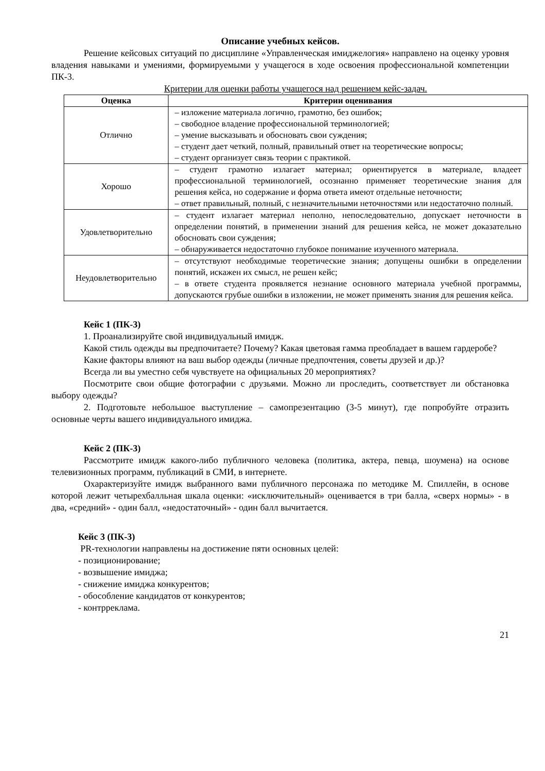Описание учебных кейсов.
Решение кейсовых ситуаций по дисциплине «Управленческая имиджелогия» направлено на оценку уровня владения навыками и умениями, формируемыми у учащегося в ходе освоения профессиональной компетенции ПК-3.
Критерии для оценки работы учащегося над решением кейс-задач.
| Оценка | Критерии оценивания |
| --- | --- |
| Отлично | – изложение материала логично, грамотно, без ошибок; – свободное владение профессиональной терминологией; – умение высказывать и обосновать свои суждения; – студент дает четкий, полный, правильный ответ на теоретические вопросы; – студент организует связь теории с практикой. |
| Хорошо | – студент грамотно излагает материал; ориентируется в материале, владеет профессиональной терминологией, осознанно применяет теоретические знания для решения кейса, но содержание и форма ответа имеют отдельные неточности; – ответ правильный, полный, с незначительными неточностями или недостаточно полный. |
| Удовлетворительно | – студент излагает материал неполно, непоследовательно, допускает неточности в определении понятий, в применении знаний для решения кейса, не может доказательно обосновать свои суждения; – обнаруживается недостаточно глубокое понимание изученного материала. |
| Неудовлетворительно | – отсутствуют необходимые теоретические знания; допущены ошибки в определении понятий, искажен их смысл, не решен кейс; – в ответе студента проявляется незнание основного материала учебной программы, допускаются грубые ошибки в изложении, не может применять знания для решения кейса. |
Кейс 1 (ПК-3)
1. Проанализируйте свой индивидуальный имидж.
Какой стиль одежды вы предпочитаете? Почему? Какая цветовая гамма преобладает в вашем гардеробе?
Какие факторы влияют на ваш выбор одежды (личные предпочтения, советы друзей и др.)?
Всегда ли вы уместно себя чувствуете на официальных 20 мероприятиях?
Посмотрите свои общие фотографии с друзьями. Можно ли проследить, соответствует ли обстановка выбору одежды?
2. Подготовьте небольшое выступление – самопрезентацию (3-5 минут), где попробуйте отразить основные черты вашего индивидуального имиджа.
Кейс 2 (ПК-3)
Рассмотрите имидж какого-либо публичного человека (политика, актера, певца, шоумена) на основе телевизионных программ, публикаций в СМИ, в интернете.
Охарактеризуйте имидж выбранного вами публичного персонажа по методике М. Спиллейн, в основе которой лежит четырехбалльная шкала оценки: «исключительный» оценивается в три балла, «сверх нормы» - в два, «средний» - один балл, «недостаточный» - один балл вычитается.
Кейс 3 (ПК-3)
PR-технологии направлены на достижение пяти основных целей:
- позиционирование;
- возвышение имиджа;
- снижение имиджа конкурентов;
- обособление кандидатов от конкурентов;
- контрреклама.
21